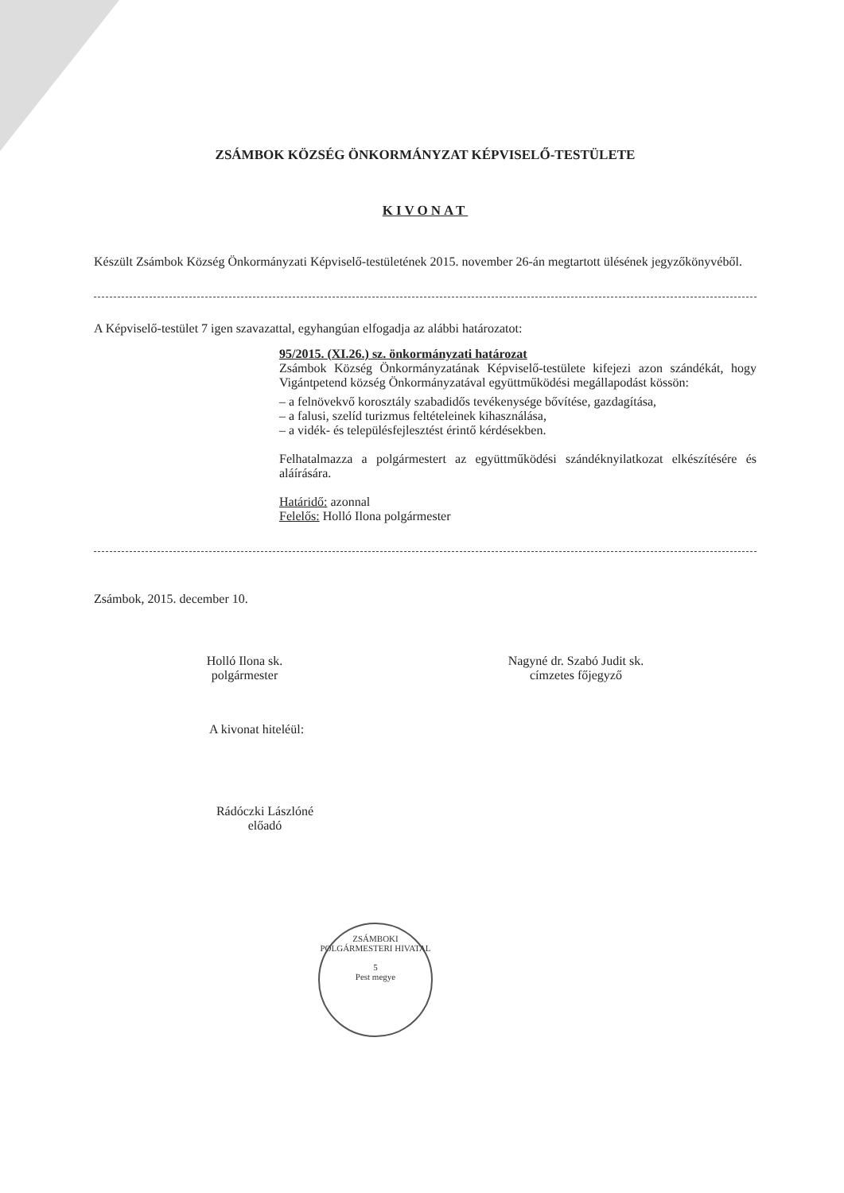ZSÁMBOK KÖZSÉG ÖNKORMÁNYZAT KÉPVISELŐ-TESTÜLETE
KIVONAT
Készült Zsámbok Község Önkormányzati Képviselő-testületének 2015. november 26-án megtartott ülésének jegyzőkönyvéből.
A Képviselő-testület 7 igen szavazattal, egyhangúan elfogadja az alábbi határozatot:
95/2015. (XI.26.) sz. önkormányzati határozat
Zsámbok Község Önkormányzatának Képviselő-testülete kifejezi azon szándékát, hogy Vigántpetend község Önkormányzatával együttműködési megállapodást kössön:
– a felnövekvő korosztály szabadidős tevékenysége bővítése, gazdagítása,
– a falusi, szelíd turizmus feltételeinek kihasználása,
– a vidék- és településfejlesztést érintő kérdésekben.
Felhatalmazza a polgármestert az együttműködési szándéknyilatkozat elkészítésére és aláírására.
Határidő: azonnal
Felelős: Holló Ilona polgármester
Zsámbok, 2015. december 10.
Holló Ilona sk.
polgármester
Nagyné dr. Szabó Judit sk.
címzetes főjegyző
A kivonat hiteléül:
Rádóczki Lászlóné
előadó
ZSÁMBOKI POLGÁRMESTERI HIVATAL
5
Pest megye